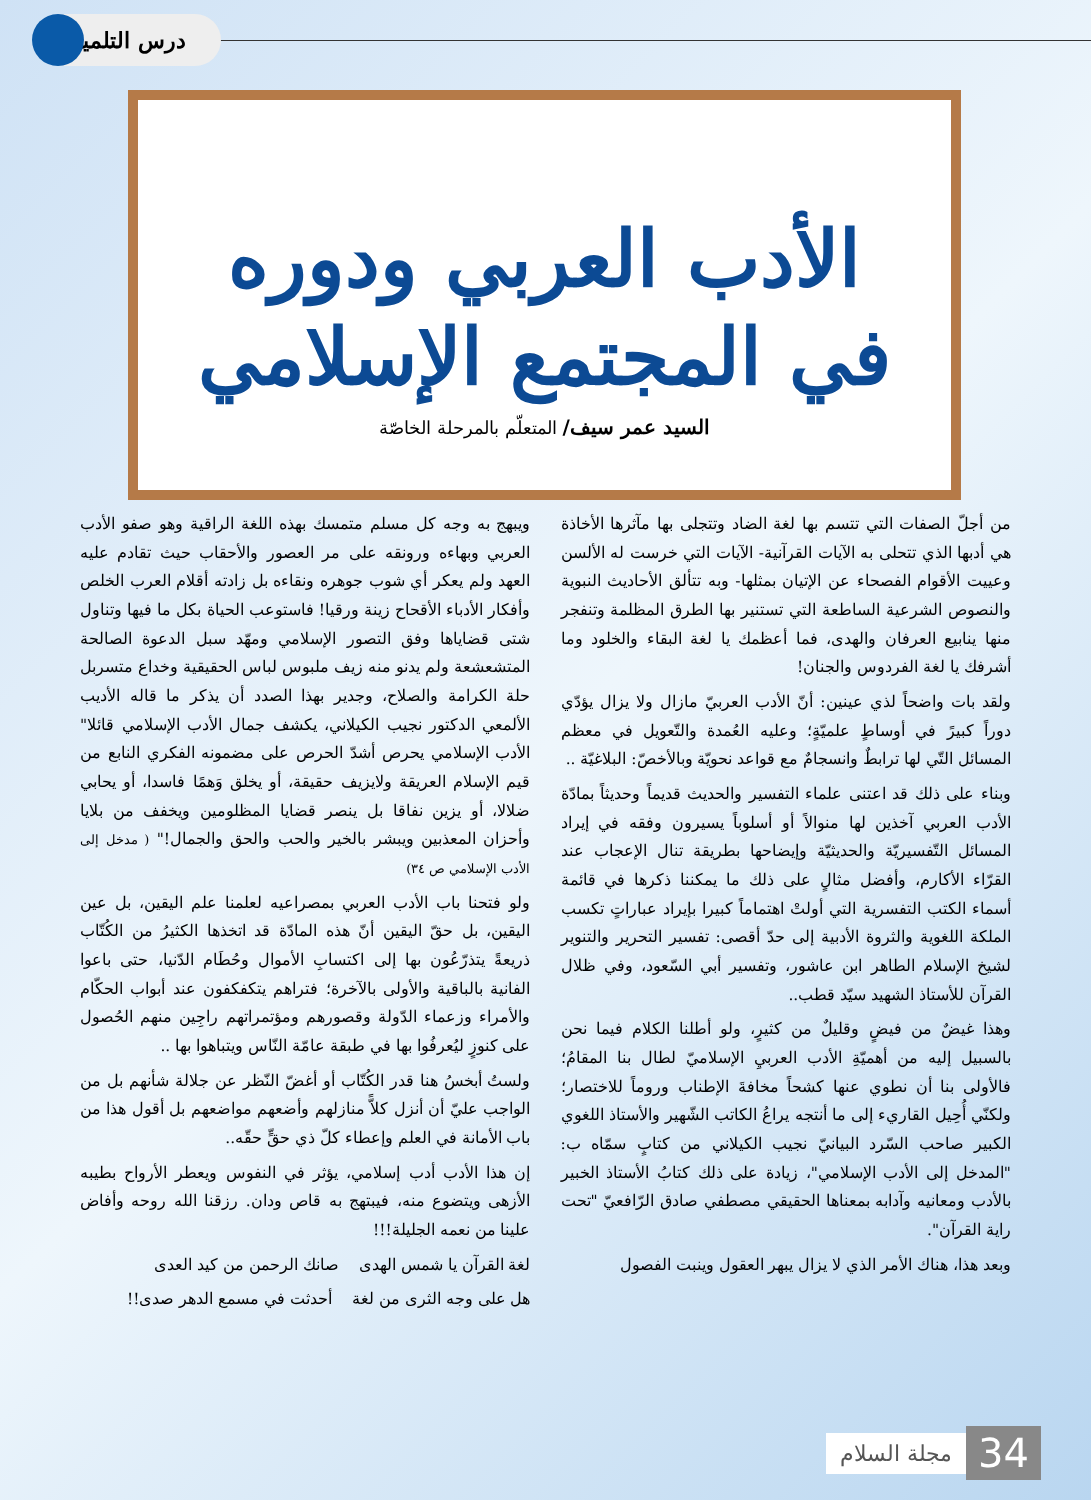درس التلميذ
الأدب العربي ودوره
في المجتمع الإسلامي
السيد عمر سيف/ المتعلّم بالمرحلة الخاصّة
من أجلّ الصفات التي تتسم بها لغة الضاد وتتجلى بها مآثرها الأخاذة هي أدبها الذي تتحلى به الآيات القرآنية- الآيات التي خرست له الألسن وعييت الأقوام الفصحاء عن الإتيان بمثلها- وبه تتألق الأحاديث النبوية والنصوص الشرعية الساطعة التي تستنير بها الطرق المظلمة وتنفجر منها ينابيع العرفان والهدى، فما أعظمك يا لغة البقاء والخلود وما أشرفك يا لغة الفردوس والجنان!
ولقد بات واضحاً لذي عينين: أنّ الأدب العربيّ مازال ولا يزال يؤدّي دوراً كبيرً في أوساطٍ علميّةٍ؛ وعليه العُمدة والتّعويل في معظم المسائل التّي لها ترابطٌ وانسجامٌ مع قواعد نحويّة وبالأخصّ: البلاغيّة ..
وبناء على ذلك قد اعتنى علماء التفسير والحديث قديماً وحديثاً بمادّة الأدب العربي آخذين لها منوالاً أو أسلوباً يسيرون وفقه في إيراد المسائل التّفسيريّة والحديثيّة وإيضاحها بطريقة تنال الإعجاب عند القرّاء الأكارم، وأفضل مثالٍ على ذلك ما يمكننا ذكرها في قائمة أسماء الكتب التفسرية التي أولتْ اهتماماً كبيرا بإيراد عباراتٍ تكسب الملكة اللغوية والثروة الأدبية إلى حدّ أقصى: تفسير التحرير والتنوير لشيخ الإسلام الطاهر ابن عاشور، وتفسير أبي السّعود، وفي ظلال القرآن للأستاذ الشهيد سيّد قطب..
وهذا غيضٌ من فيضٍ وقليلٌ من كثيرٍ، ولو أطلنا الكلام فيما نحن بالسبيل إليه من أهميّةِ الأدب العربيِ الإسلاميّ لطال بنا المقامُ؛ فالأولى بنا أن نطوي عنها كشحاً مخافةَ الإطناب وروماً للاختصار؛ ولكنّي أُحِيل القاريء إلى ما أنتجه يراعُ الكاتب الشّهير والأستاذ اللغوي الكبير صاحب السّرد البيانيّ نجيب الكيلاني من كتابٍ سمّاه ب: "المدخل إلى الأدب الإسلامي"، زيادة على ذلك كتابُ الأستاذ الخبير بالأدب ومعانيه وآدابه بمعناها الحقيقي مصطفي صادق الرّافعيّ "تحت راية القرآن".
وبعد هذا، هناك الأمر الذي لا يزال يبهر العقول وينبت الفصول
ويبهج به وجه كل مسلم متمسك بهذه اللغة الراقية وهو صفو الأدب العربي وبهاءه ورونقه على مر العصور والأحقاب حيث تقادم عليه العهد ولم يعكر أي شوب جوهره ونقاءه بل زادته أقلام العرب الخلص وأفكار الأدباء الأقحاح زينة ورقيا! فاستوعب الحياة بكل ما فيها وتناول شتى قضاياها وفق التصور الإسلامي ومهّد سبل الدعوة الصالحة المتشعشعة ولم يدنو منه زيف ملبوس لباس الحقيقية وخداع متسربل حلة الكرامة والصلاح، وجدير بهذا الصدد أن يذكر ما قاله الأديب الألمعي الدكتور نجيب الكيلاني، يكشف جمال الأدب الإسلامي قائلا" الأدب الإسلامي يحرص أشدّ الحرص على مضمونه الفكري النابع من قيم الإسلام العريقة ولايزيف حقيقة، أو يخلق وَهمًا فاسدا، أو يحابي ضلالا، أو يزين نفاقا بل ينصر قضايا المظلومين ويخفف من بلايا وأحزان المعذبين ويبشر بالخير والحب والحق والجمال!" ( مدخل إلى الأدب الإسلامي ص ٣٤)
ولو فتحنا باب الأدب العربي بمصراعيه لعلمنا علم اليقين، بل عين اليقين، بل حقّ اليقين أنّ هذه المادّة قد اتخذها الكثيرُ من الكُتّاب ذريعةً يتذرّعُون بها إلى اكتسابِ الأموال وحُطَام الدّنيا، حتى باعوا الفانية بالباقية والأولى بالآخرة؛ فتراهم يتكفكفون عند أبواب الحكّام والأمراء وزعماء الدّولة وقصورهم ومؤتمراتهم راجِين منهم الحُصول على كنوزٍ ليُعرفُوا بها في طبقة عامّة النّاس ويتباهوا بها ..
ولستُ أبخسُ هنا قدر الكُتّاب أو أغضّ النّظر عن جلالة شأنهم بل من الواجب عليّ أن أنزل كلاًّ منازلهم وأضعهم مواضعهم بل أقول هذا من باب الأمانة في العلم وإعطاء كلّ ذي حقٍّ حقّه..
إن هذا الأدب أدب إسلامي، يؤثر في النفوس ويعطر الأرواح بطيبه الأزهى ويتضوع منه، فيبتهج به قاص ودان. رزقنا الله روحه وأفاض علينا من نعمه الجليلة!!!
لغة القرآن يا شمس الهدى صانك الرحمن من كيد العدى
هل على وجه الثرى من لغة أحدثت في مسمع الدهر صدى!!
34 مجلة السلام